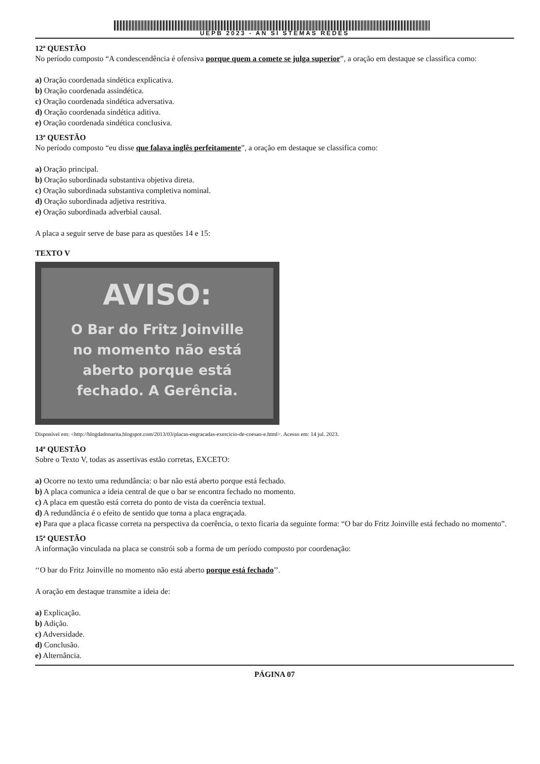UEPB 2023 - AN SI STEMAS REDES
12ª QUESTÃO
No período composto “A condescendência é ofensiva porque quem a comete se julga superior”, a oração em destaque se classifica como:
a) Oração coordenada sindética explicativa.
b) Oração coordenada assindética.
c) Oração coordenada sindética adversativa.
d) Oração coordenada sindética aditiva.
e) Oração coordenada sindética conclusiva.
13ª QUESTÃO
No período composto “eu disse que falava inglês perfeitamente”, a oração em destaque se classifica como:
a) Oração principal.
b) Oração subordinada substantiva objetiva direta.
c) Oração subordinada substantiva completiva nominal.
d) Oração subordinada adjetiva restritiva.
e) Oração subordinada adverbial causal.
A placa a seguir serve de base para as questões 14 e 15:
TEXTO V
AVISO:
O Bar do Fritz Joinville
no momento não está
aberto porque está
fechado. A Gerência.
Disponível em: <http://blogdadonarita.blogspot.com/2013/03/placas-engracadas-exercicio-de-coesao-e.html>. Acesso em: 14 jul. 2023.
14ª QUESTÃO
Sobre o Texto V, todas as assertivas estão corretas, EXCETO:
a) Ocorre no texto uma redundância: o bar não está aberto porque está fechado.
b) A placa comunica a ideia central de que o bar se encontra fechado no momento.
c) A placa em questão está correta do ponto de vista da coerência textual.
d) A redundância é o efeito de sentido que torna a placa engraçada.
e) Para que a placa ficasse correta na perspectiva da coerência, o texto ficaria da seguinte forma: “O bar do Fritz Joinville está fechado no momento”.
15ª QUESTÃO
A informação vinculada na placa se constrói sob a forma de um período composto por coordenação:
‘‘O bar do Fritz Joinville no momento não está aberto porque está fechado’’.
A oração em destaque transmite a ideia de:
a) Explicação.
b) Adição.
c) Adversidade.
d) Conclusão.
e) Alternância.
PÁGINA 07